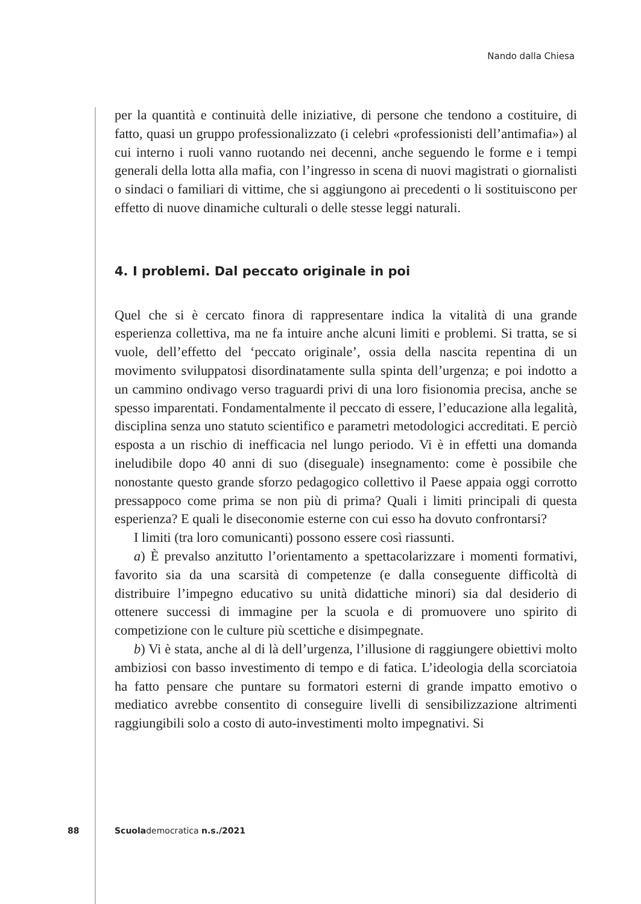Nando dalla Chiesa
per la quantità e continuità delle iniziative, di persone che tendono a costituire, di fatto, quasi un gruppo professionalizzato (i celebri «professionisti dell’anti­mafia») al cui interno i ruoli vanno ruotando nei decenni, anche seguendo le forme e i tempi generali della lotta alla mafia, con l’ingresso in scena di nuovi magistrati o giornalisti o sindaci o familiari di vittime, che si aggiungono ai pre­cedenti o li sostituiscono per effetto di nuove dinamiche culturali o delle stesse leggi naturali.
4. I problemi. Dal peccato originale in poi
Quel che si è cercato finora di rappresentare indica la vitalità di una grande esperienza collettiva, ma ne fa intuire anche alcuni limiti e problemi. Si tratta, se si vuole, dell’effetto del ‘peccato originale’, ossia della nascita repentina di un movimento sviluppatosi disordinatamente sulla spinta dell’urgenza; e poi indot­to a un cammino ondivago verso traguardi privi di una loro fisionomia precisa, anche se spesso imparentati. Fondamentalmente il peccato di essere, l’educazio­ne alla legalità, disciplina senza uno statuto scientifico e parametri metodologici accreditati. E perciò esposta a un rischio di inefficacia nel lungo periodo. Vi è in effetti una domanda ineludibile dopo 40 anni di suo (diseguale) insegnamento: come è possibile che nonostante questo grande sforzo pedagogico collettivo il Paese appaia oggi corrotto pressappoco come prima se non più di prima? Quali i limiti principali di questa esperienza? E quali le diseconomie esterne con cui esso ha dovuto confrontarsi?
I limiti (tra loro comunicanti) possono essere così riassunti.
a) È prevalso anzitutto l’orientamento a spettacolarizzare i momenti forma­tivi, favorito sia da una scarsità di competenze (e dalla conseguente difficoltà di distribuire l’impegno educativo su unità didattiche minori) sia dal desiderio di ottenere successi di immagine per la scuola e di promuovere uno spirito di competizione con le culture più scettiche e disimpegnate.
b) Vi è stata, anche al di là dell’urgenza, l’illusione di raggiungere obiettivi molto ambiziosi con basso investimento di tempo e di fatica. L’ideologia della scorciatoia ha fatto pensare che puntare su formatori esterni di grande impatto emotivo o mediatico avrebbe consentito di conseguire livelli di sensibilizzazione altrimenti raggiungibili solo a costo di auto-investimenti molto impegnativi. Si
88 Scuolademocratica n.s./2021